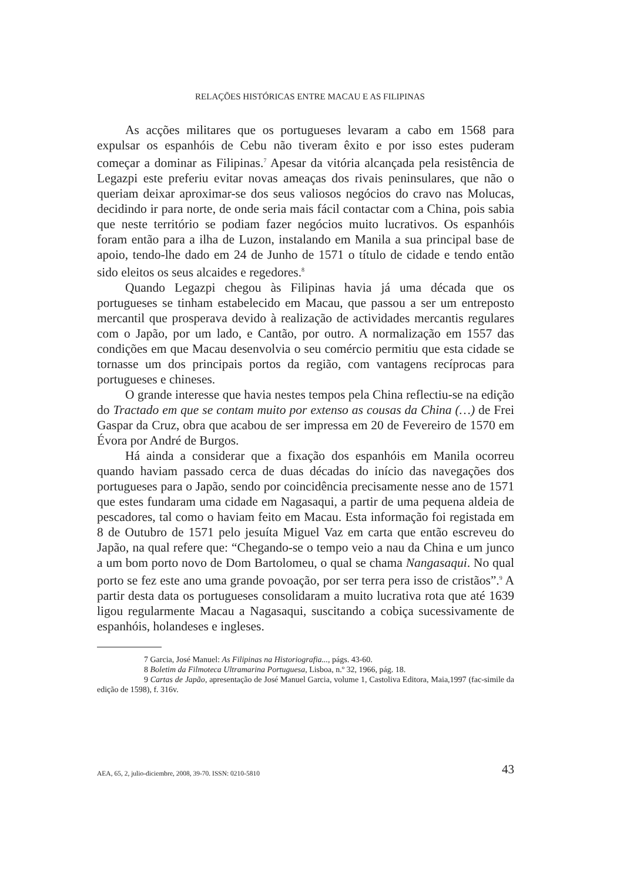RELAÇÕES HISTÓRICAS ENTRE MACAU E AS FILIPINAS
As acções militares que os portugueses levaram a cabo em 1568 para expulsar os espanhóis de Cebu não tiveram êxito e por isso estes puderam começar a dominar as Filipinas.<sup>7</sup> Apesar da vitória alcançada pela resistência de Legazpi este preferiu evitar novas ameaças dos rivais peninsulares, que não o queriam deixar aproximar-se dos seus valiosos negócios do cravo nas Molucas, decidindo ir para norte, de onde seria mais fácil contactar com a China, pois sabia que neste território se podiam fazer negócios muito lucrativos. Os espanhóis foram então para a ilha de Luzon, instalando em Manila a sua principal base de apoio, tendo-lhe dado em 24 de Junho de 1571 o título de cidade e tendo então sido eleitos os seus alcaides e regedores.<sup>8</sup>
Quando Legazpi chegou às Filipinas havia já uma década que os portugueses se tinham estabelecido em Macau, que passou a ser um entreposto mercantil que prosperava devido à realização de actividades mercantis regulares com o Japão, por um lado, e Cantão, por outro. A normalização em 1557 das condições em que Macau desenvolvia o seu comércio permitiu que esta cidade se tornasse um dos principais portos da região, com vantagens recíprocas para portugueses e chineses.
O grande interesse que havia nestes tempos pela China reflectiu-se na edição do Tractado em que se contam muito por extenso as cousas da China (…) de Frei Gaspar da Cruz, obra que acabou de ser impressa em 20 de Fevereiro de 1570 em Évora por André de Burgos.
Há ainda a considerar que a fixação dos espanhóis em Manila ocorreu quando haviam passado cerca de duas décadas do início das navegações dos portugueses para o Japão, sendo por coincidência precisamente nesse ano de 1571 que estes fundaram uma cidade em Nagasaqui, a partir de uma pequena aldeia de pescadores, tal como o haviam feito em Macau. Esta informação foi registada em 8 de Outubro de 1571 pelo jesuíta Miguel Vaz em carta que então escreveu do Japão, na qual refere que: “Chegando-se o tempo veio a nau da China e um junco a um bom porto novo de Dom Bartolomeu, o qual se chama Nangasaqui. No qual porto se fez este ano uma grande povoação, por ser terra pera isso de cristãos”.<sup>9</sup> A partir desta data os portugueses consolidaram a muito lucrativa rota que até 1639 ligou regularmente Macau a Nagasaqui, suscitando a cobiça sucessivamente de espanhóis, holandeses e ingleses.
7 Garcia, José Manuel: As Filipinas na Historiografia..., págs. 43-60.
8 Boletim da Filmoteca Ultramarina Portuguesa, Lisboa, n.º 32, 1966, pág. 18.
9 Cartas de Japão, apresentação de José Manuel Garcia, volume 1, Castoliva Editora, Maia,1997 (fac-simile da edição de 1598), f. 316v.
AEA, 65, 2, julio-diciembre, 2008, 39-70. ISSN: 0210-5810 43